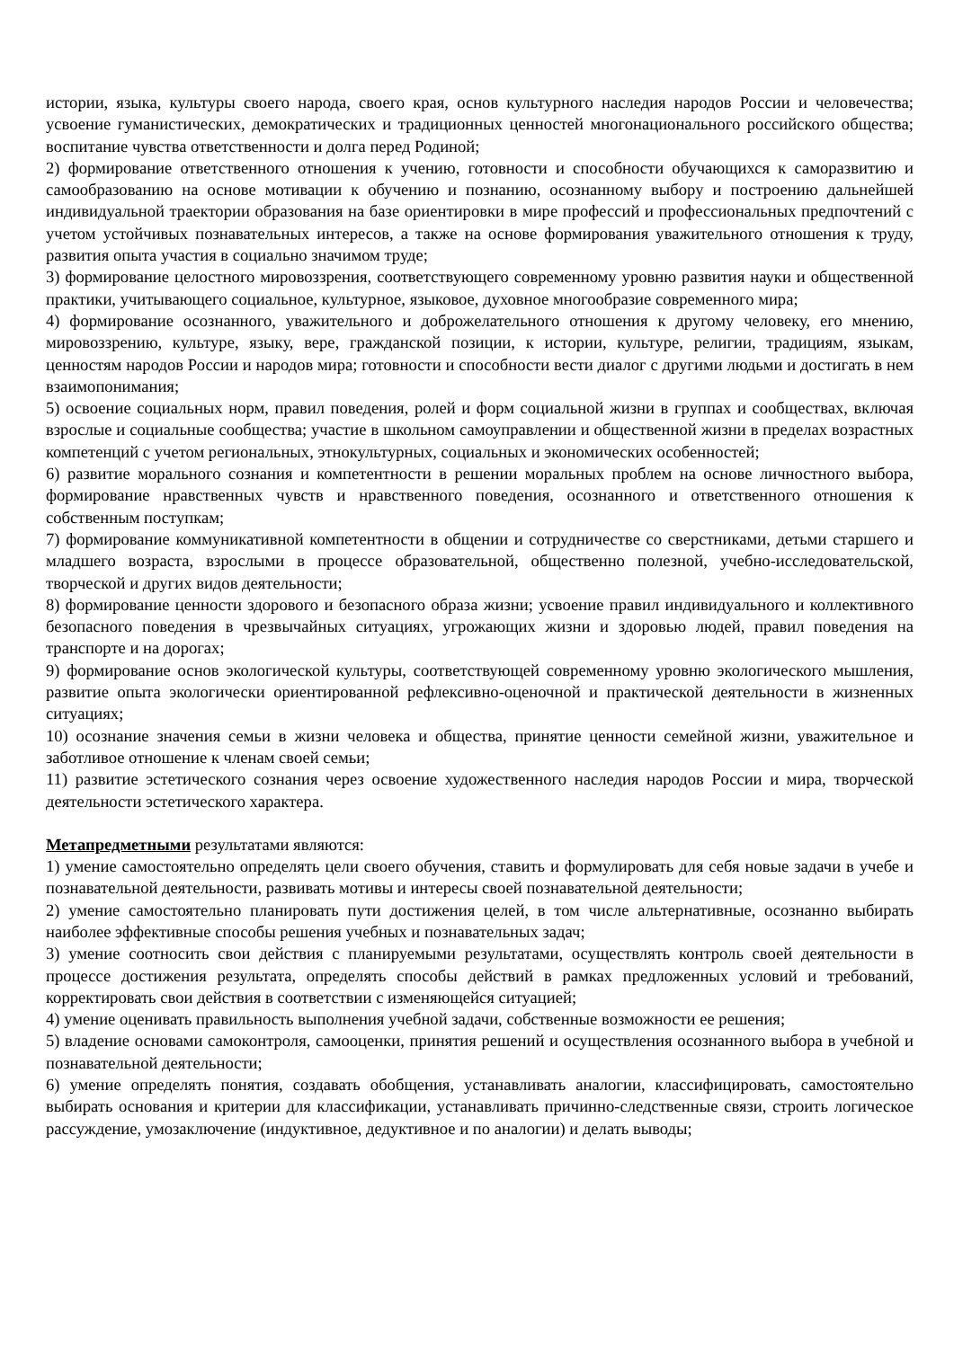истории, языка, культуры своего народа, своего края, основ культурного наследия народов России и человечества; усвоение гуманистических, демократических и традиционных ценностей многонационального российского общества; воспитание чувства ответственности и долга перед Родиной;
2) формирование ответственного отношения к учению, готовности и способности обучающихся к саморазвитию и самообразованию на основе мотивации к обучению и познанию, осознанному выбору и построению дальнейшей индивидуальной траектории образования на базе ориентировки в мире профессий и профессиональных предпочтений с учетом устойчивых познавательных интересов, а также на основе формирования уважительного отношения к труду, развития опыта участия в социально значимом труде;
3) формирование целостного мировоззрения, соответствующего современному уровню развития науки и общественной практики, учитывающего социальное, культурное, языковое, духовное многообразие современного мира;
4) формирование осознанного, уважительного и доброжелательного отношения к другому человеку, его мнению, мировоззрению, культуре, языку, вере, гражданской позиции, к истории, культуре, религии, традициям, языкам, ценностям народов России и народов мира; готовности и способности вести диалог с другими людьми и достигать в нем взаимопонимания;
5) освоение социальных норм, правил поведения, ролей и форм социальной жизни в группах и сообществах, включая взрослые и социальные сообщества; участие в школьном самоуправлении и общественной жизни в пределах возрастных компетенций с учетом региональных, этнокультурных, социальных и экономических особенностей;
6) развитие морального сознания и компетентности в решении моральных проблем на основе личностного выбора, формирование нравственных чувств и нравственного поведения, осознанного и ответственного отношения к собственным поступкам;
7) формирование коммуникативной компетентности в общении и сотрудничестве со сверстниками, детьми старшего и младшего возраста, взрослыми в процессе образовательной, общественно полезной, учебно-исследовательской, творческой и других видов деятельности;
8) формирование ценности здорового и безопасного образа жизни; усвоение правил индивидуального и коллективного безопасного поведения в чрезвычайных ситуациях, угрожающих жизни и здоровью людей, правил поведения на транспорте и на дорогах;
9) формирование основ экологической культуры, соответствующей современному уровню экологического мышления, развитие опыта экологически ориентированной рефлексивно-оценочной и практической деятельности в жизненных ситуациях;
10) осознание значения семьи в жизни человека и общества, принятие ценности семейной жизни, уважительное и заботливое отношение к членам своей семьи;
11) развитие эстетического сознания через освоение художественного наследия народов России и мира, творческой деятельности эстетического характера.
Метапредметными результатами являются:
1) умение самостоятельно определять цели своего обучения, ставить и формулировать для себя новые задачи в учебе и познавательной деятельности, развивать мотивы и интересы своей познавательной деятельности;
2) умение самостоятельно планировать пути достижения целей, в том числе альтернативные, осознанно выбирать наиболее эффективные способы решения учебных и познавательных задач;
3) умение соотносить свои действия с планируемыми результатами, осуществлять контроль своей деятельности в процессе достижения результата, определять способы действий в рамках предложенных условий и требований, корректировать свои действия в соответствии с изменяющейся ситуацией;
4) умение оценивать правильность выполнения учебной задачи, собственные возможности ее решения;
5) владение основами самоконтроля, самооценки, принятия решений и осуществления осознанного выбора в учебной и познавательной деятельности;
6) умение определять понятия, создавать обобщения, устанавливать аналогии, классифицировать, самостоятельно выбирать основания и критерии для классификации, устанавливать причинно-следственные связи, строить логическое рассуждение, умозаключение (индуктивное, дедуктивное и по аналогии) и делать выводы;